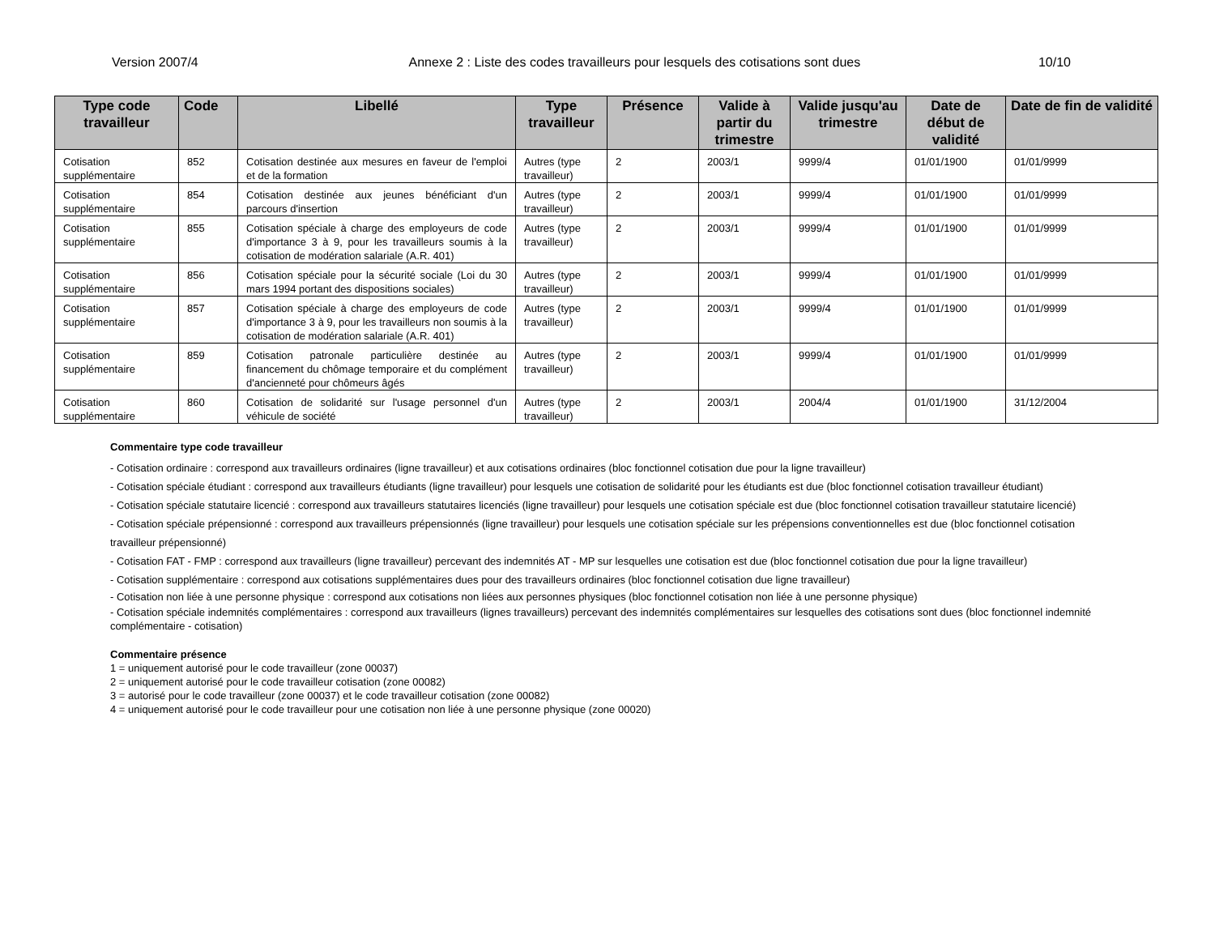Version 2007/4 Annexe 2 : Liste des codes travailleurs pour lesquels des cotisations sont dues 10/10
| Type code travailleur | Code | Libellé | Type travailleur | Présence | Valide à partir du trimestre | Valide jusqu'au trimestre | Date de début de validité | Date de fin de validité |
| --- | --- | --- | --- | --- | --- | --- | --- | --- |
| Cotisation supplémentaire | 852 | Cotisation destinée aux mesures en faveur de l'emploi et de la formation | Autres (type travailleur) | 2 | 2003/1 | 9999/4 | 01/01/1900 | 01/01/9999 |
| Cotisation supplémentaire | 854 | Cotisation destinée aux jeunes bénéficiant d'un parcours d'insertion | Autres (type travailleur) | 2 | 2003/1 | 9999/4 | 01/01/1900 | 01/01/9999 |
| Cotisation supplémentaire | 855 | Cotisation spéciale à charge des employeurs de code d'importance 3 à 9, pour les travailleurs soumis à la cotisation de modération salariale (A.R. 401) | Autres (type travailleur) | 2 | 2003/1 | 9999/4 | 01/01/1900 | 01/01/9999 |
| Cotisation supplémentaire | 856 | Cotisation spéciale pour la sécurité sociale (Loi du 30 mars 1994 portant des dispositions sociales) | Autres (type travailleur) | 2 | 2003/1 | 9999/4 | 01/01/1900 | 01/01/9999 |
| Cotisation supplémentaire | 857 | Cotisation spéciale à charge des employeurs de code d'importance 3 à 9, pour les travailleurs non soumis à la cotisation de modération salariale (A.R. 401) | Autres (type travailleur) | 2 | 2003/1 | 9999/4 | 01/01/1900 | 01/01/9999 |
| Cotisation supplémentaire | 859 | Cotisation patronale particulière destinée au financement du chômage temporaire et du complément d'ancienneté pour chômeurs âgés | Autres (type travailleur) | 2 | 2003/1 | 9999/4 | 01/01/1900 | 01/01/9999 |
| Cotisation supplémentaire | 860 | Cotisation de solidarité sur l'usage personnel d'un véhicule de société | Autres (type travailleur) | 2 | 2003/1 | 2004/4 | 01/01/1900 | 31/12/2004 |
Commentaire type code travailleur
- Cotisation ordinaire : correspond aux travailleurs ordinaires (ligne travailleur) et aux cotisations ordinaires (bloc fonctionnel cotisation due pour la ligne travailleur)
- Cotisation spéciale étudiant : correspond aux travailleurs étudiants (ligne travailleur) pour lesquels une cotisation de solidarité pour les étudiants est due (bloc fonctionnel cotisation travailleur étudiant)
- Cotisation spéciale statutaire licencié : correspond aux travailleurs statutaires licenciés (ligne travailleur) pour lesquels une cotisation spéciale est due (bloc fonctionnel cotisation travailleur statutaire licencié)
- Cotisation spéciale prépensionné : correspond aux travailleurs prépensionnés (ligne travailleur) pour lesquels une cotisation spéciale sur les prépensions conventionnelles est due (bloc fonctionnel cotisation travailleur prépensionné)
- Cotisation FAT - FMP : correspond aux travailleurs (ligne travailleur) percevant des indemnités AT - MP sur lesquelles une cotisation est due (bloc fonctionnel cotisation due pour la ligne travailleur)
- Cotisation supplémentaire : correspond aux cotisations supplémentaires dues pour des travailleurs ordinaires (bloc fonctionnel cotisation due ligne travailleur)
- Cotisation non liée à une personne physique : correspond aux cotisations non liées aux personnes physiques (bloc fonctionnel cotisation non liée à une personne physique)
- Cotisation spéciale indemnités complémentaires : correspond aux travailleurs (lignes travailleurs) percevant des indemnités complémentaires sur lesquelles des cotisations sont dues (bloc fonctionnel indemnité complémentaire - cotisation)
Commentaire présence
1 = uniquement autorisé pour le code travailleur (zone 00037)
2 = uniquement autorisé pour le code travailleur cotisation (zone 00082)
3 = autorisé pour le code travailleur (zone 00037) et le code travailleur cotisation (zone 00082)
4 = uniquement autorisé pour le code travailleur pour une cotisation non liée à une personne physique (zone 00020)